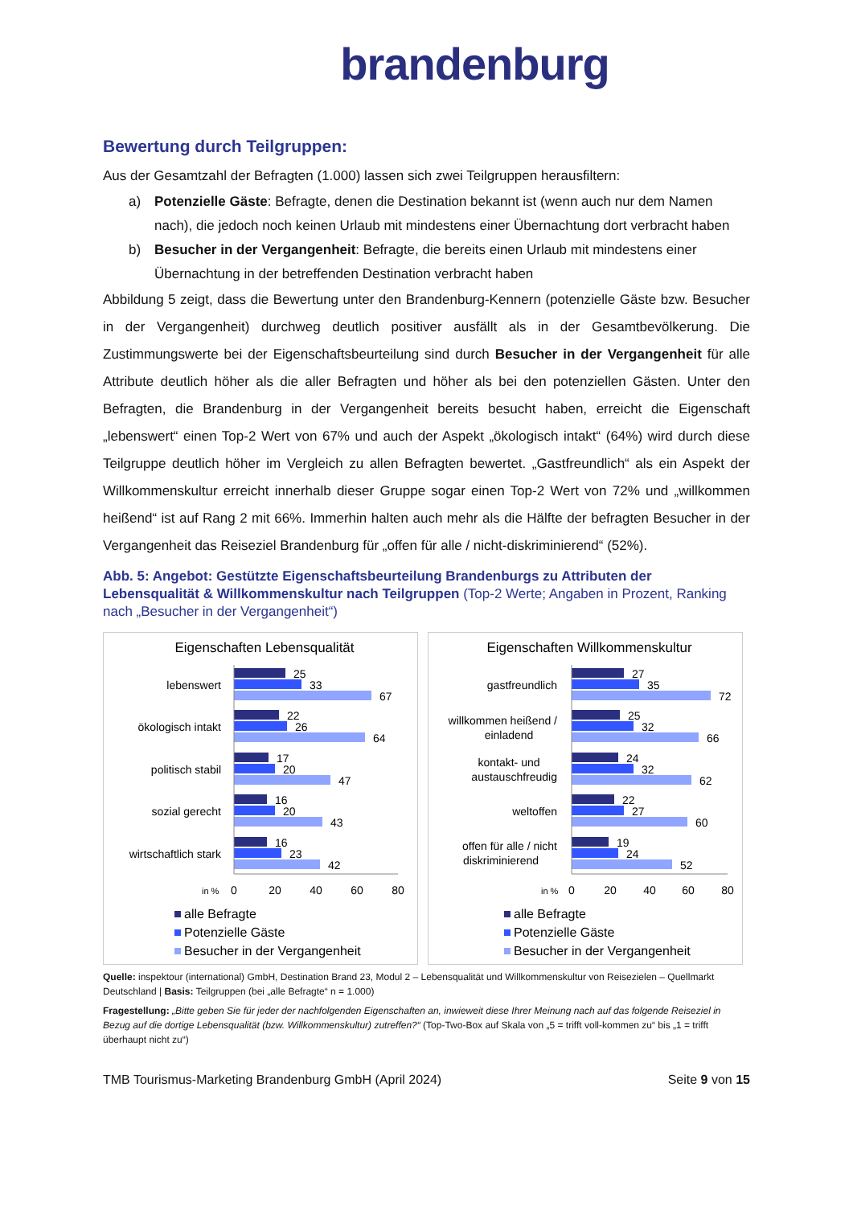brandenburg
Bewertung durch Teilgruppen:
Aus der Gesamtzahl der Befragten (1.000) lassen sich zwei Teilgruppen herausfiltern:
a) Potenzielle Gäste: Befragte, denen die Destination bekannt ist (wenn auch nur dem Namen nach), die jedoch noch keinen Urlaub mit mindestens einer Übernachtung dort verbracht haben
b) Besucher in der Vergangenheit: Befragte, die bereits einen Urlaub mit mindestens einer Übernachtung in der betreffenden Destination verbracht haben
Abbildung 5 zeigt, dass die Bewertung unter den Brandenburg-Kennern (potenzielle Gäste bzw. Besucher in der Vergangenheit) durchweg deutlich positiver ausfällt als in der Gesamtbevölkerung. Die Zustimmungswerte bei der Eigenschaftsbeurteilung sind durch Besucher in der Vergangenheit für alle Attribute deutlich höher als die aller Befragten und höher als bei den potenziellen Gästen. Unter den Befragten, die Brandenburg in der Vergangenheit bereits besucht haben, erreicht die Eigenschaft „lebenswert“ einen Top-2 Wert von 67% und auch der Aspekt „ökologisch intakt“ (64%) wird durch diese Teilgruppe deutlich höher im Vergleich zu allen Befragten bewertet. „Gastfreundlich“ als ein Aspekt der Willkommenskultur erreicht innerhalb dieser Gruppe sogar einen Top-2 Wert von 72% und „willkommen heißend“ ist auf Rang 2 mit 66%. Immerhin halten auch mehr als die Hälfte der befragten Besucher in der Vergangenheit das Reiseziel Brandenburg für „offen für alle / nicht-diskriminierend“ (52%).
Abb. 5: Angebot: Gestützte Eigenschaftsbeurteilung Brandenburgs zu Attributen der Lebensqualität & Willkommenskultur nach Teilgruppen (Top-2 Werte; Angaben in Prozent, Ranking nach „Besucher in der Vergangenheit“)
Eigenschaften Lebensqualität
lebenswert
25
33
67
ökologisch intakt
22
26
64
politisch stabil
17
20
47
sozial gerecht
16
20
43
wirtschaftlich stark
16
23
42
in %
0
20
40
60
80
alle Befragte
Potenzielle Gäste
Besucher in der Vergangenheit
Eigenschaften Willkommenskultur
gastfreundlich
27
35
72
willkommen heißend /
einladend
25
32
66
kontakt- und
austauschfreudig
24
32
62
weltoffen
22
27
60
offen für alle / nicht
diskriminierend
19
24
52
in %
0
20
40
60
80
alle Befragte
Potenzielle Gäste
Besucher in der Vergangenheit
Quelle: inspektour (international) GmbH, Destination Brand 23, Modul 2 – Lebensqualität und Willkommenskultur von Reisezielen – Quellmarkt Deutschland | Basis: Teilgruppen (bei „alle Befragte“ n = 1.000)
Fragestellung: „Bitte geben Sie für jeder der nachfolgenden Eigenschaften an, inwieweit diese Ihrer Meinung nach auf das folgende Reiseziel in Bezug auf die dortige Lebensqualität (bzw. Willkommenskultur) zutreffen?“ (Top-Two-Box auf Skala von „5 = trifft voll-kommen zu“ bis „1 = trifft überhaupt nicht zu“)
TMB Tourismus-Marketing Brandenburg GmbH (April 2024) Seite 9 von 15